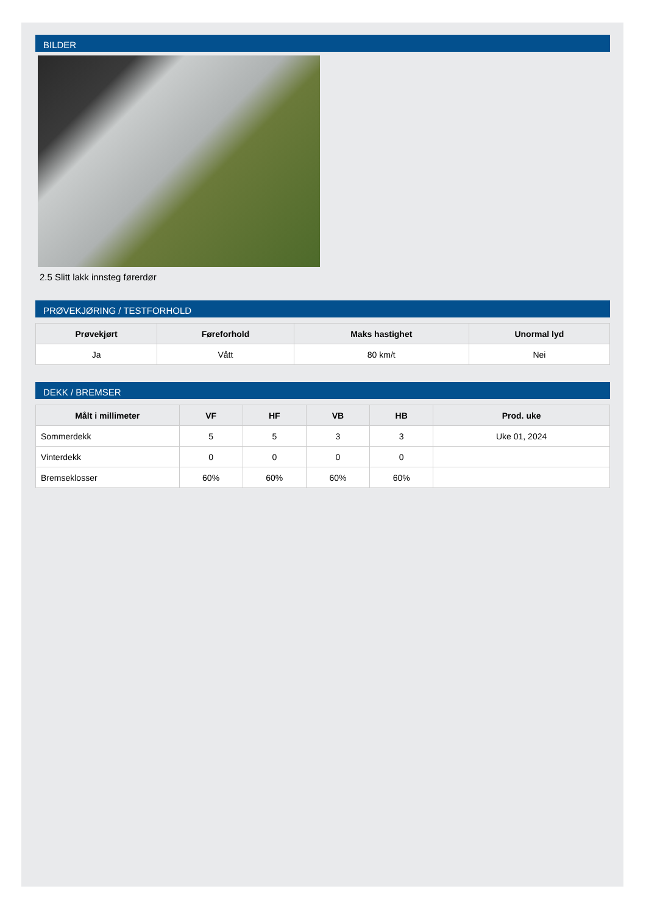BILDER
2.5 Slitt lakk innsteg førerdør
PRØVEKJØRING / TESTFORHOLD
| Prøvekjørt | Føreforhold | Maks hastighet | Unormal lyd |
| --- | --- | --- | --- |
| Ja | Vått | 80 km/t | Nei |
DEKK / BREMSER
| Målt i millimeter | VF | HF | VB | HB | Prod. uke |
| --- | --- | --- | --- | --- | --- |
| Sommerdekk | 5 | 5 | 3 | 3 | Uke 01, 2024 |
| Vinterdekk | 0 | 0 | 0 | 0 | |
| Bremseklosser | 60% | 60% | 60% | 60% | |